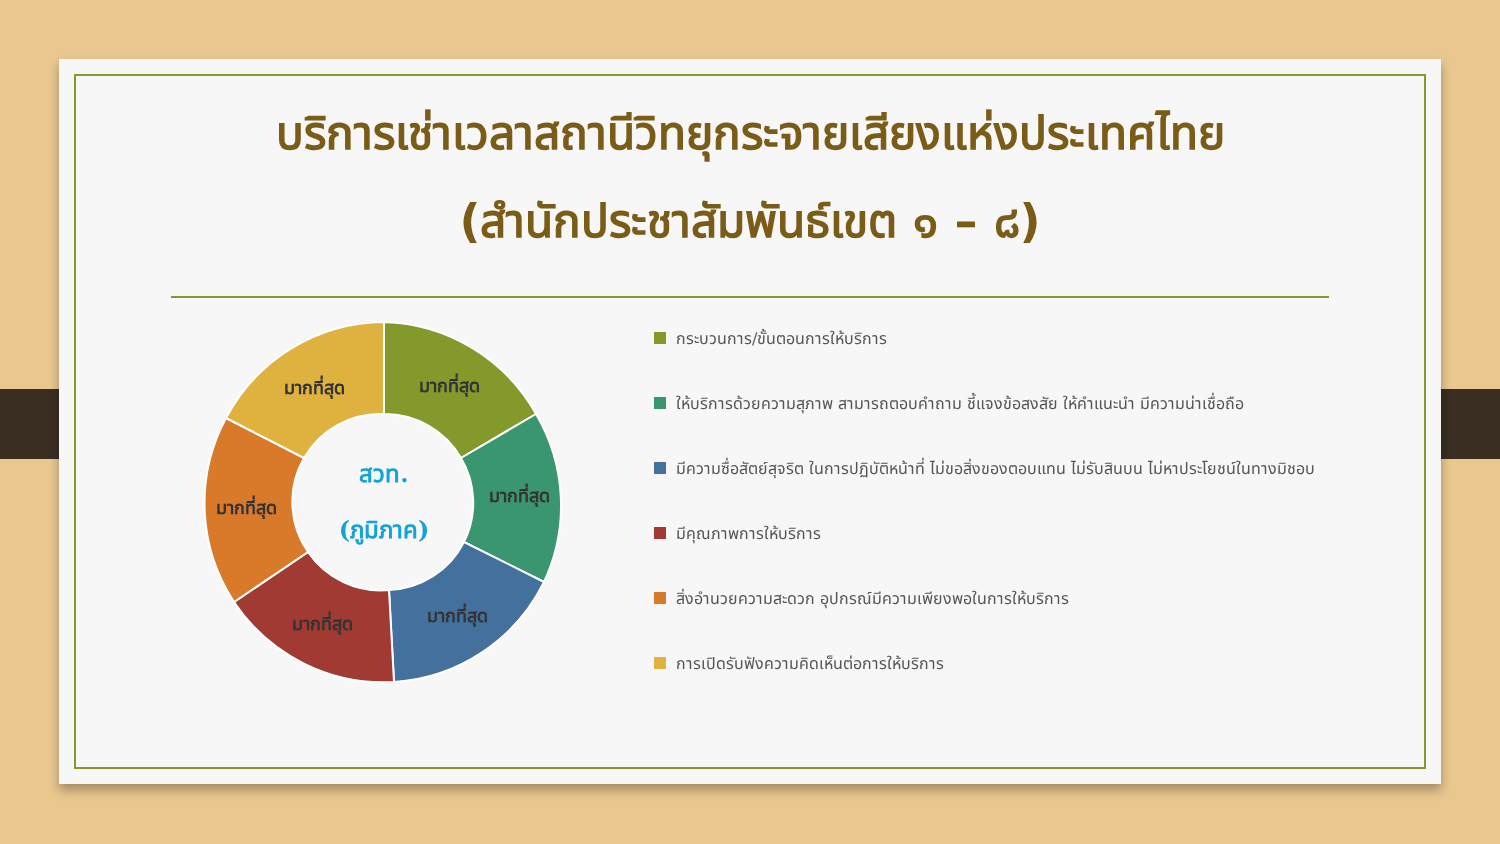บริการเช่าเวลาสถานีวิทยุกระจายเสียงแห่งประเทศไทย
(สำนักประชาสัมพันธ์เขต ๑ – ๘)
มากที่สุด
มากที่สุด
มากที่สุด
มากที่สุด
มากที่สุด
มากที่สุด
สวท.
(ภูมิภาค)
กระบวนการ/ขั้นตอนการให้บริการ
ให้บริการด้วยความสุภาพ สามารถตอบคำถาม ชี้แจงข้อสงสัย ให้คำแนะนำ มีความน่าเชื่อถือ
มีความซื่อสัตย์สุจริต ในการปฏิบัติหน้าที่ ไม่ขอสิ่งของตอบแทน ไม่รับสินบน ไม่หาประโยชน์ในทางมิชอบ
มีคุณภาพการให้บริการ
สิ่งอำนวยความสะดวก อุปกรณ์มีความเพียงพอในการให้บริการ
การเปิดรับฟังความคิดเห็นต่อการให้บริการ